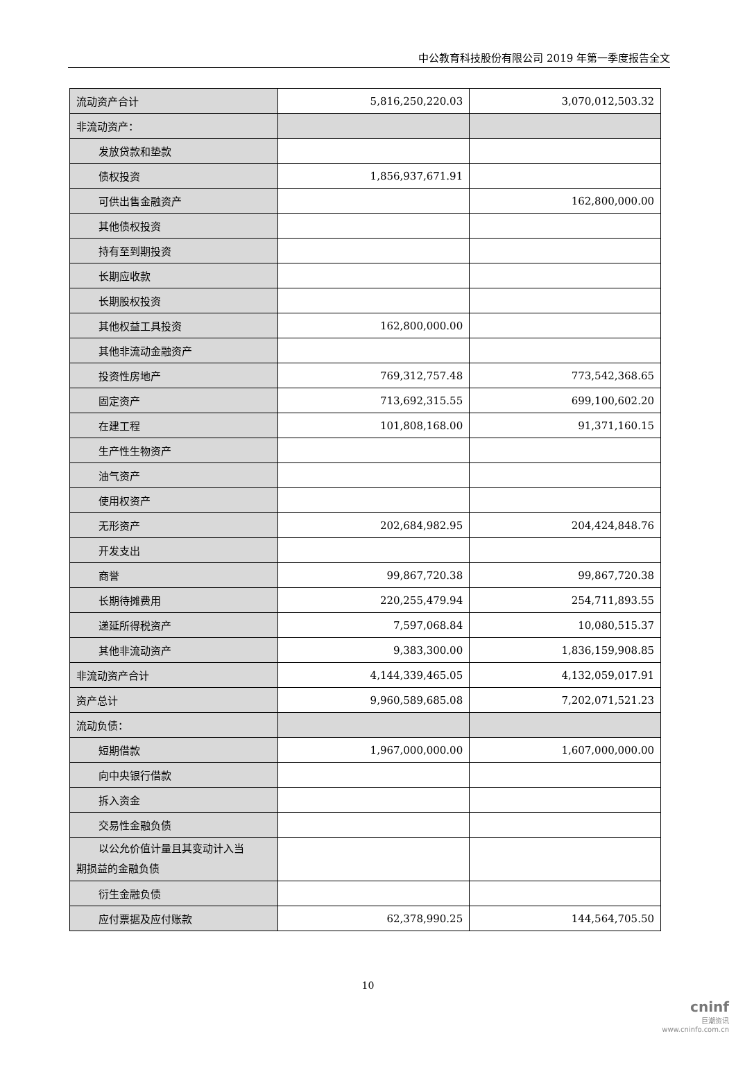中公教育科技股份有限公司 2019 年第一季度报告全文
| 流动资产合计 | 5,816,250,220.03 | 3,070,012,503.32 |
| 非流动资产： | | |
| 发放贷款和垫款 | | |
| 债权投资 | 1,856,937,671.91 | |
| 可供出售金融资产 | | 162,800,000.00 |
| 其他债权投资 | | |
| 持有至到期投资 | | |
| 长期应收款 | | |
| 长期股权投资 | | |
| 其他权益工具投资 | 162,800,000.00 | |
| 其他非流动金融资产 | | |
| 投资性房地产 | 769,312,757.48 | 773,542,368.65 |
| 固定资产 | 713,692,315.55 | 699,100,602.20 |
| 在建工程 | 101,808,168.00 | 91,371,160.15 |
| 生产性生物资产 | | |
| 油气资产 | | |
| 使用权资产 | | |
| 无形资产 | 202,684,982.95 | 204,424,848.76 |
| 开发支出 | | |
| 商誉 | 99,867,720.38 | 99,867,720.38 |
| 长期待摊费用 | 220,255,479.94 | 254,711,893.55 |
| 递延所得税资产 | 7,597,068.84 | 10,080,515.37 |
| 其他非流动资产 | 9,383,300.00 | 1,836,159,908.85 |
| 非流动资产合计 | 4,144,339,465.05 | 4,132,059,017.91 |
| 资产总计 | 9,960,589,685.08 | 7,202,071,521.23 |
| 流动负债： | | |
| 短期借款 | 1,967,000,000.00 | 1,607,000,000.00 |
| 向中央银行借款 | | |
| 拆入资金 | | |
| 交易性金融负债 | | |
| 以公允价值计量且其变动计入当 期损益的金融负债 | | |
| 衍生金融负债 | | |
| 应付票据及应付账款 | 62,378,990.25 | 144,564,705.50 |
10
cninf
巨潮资讯
www.cninfo.com.cn